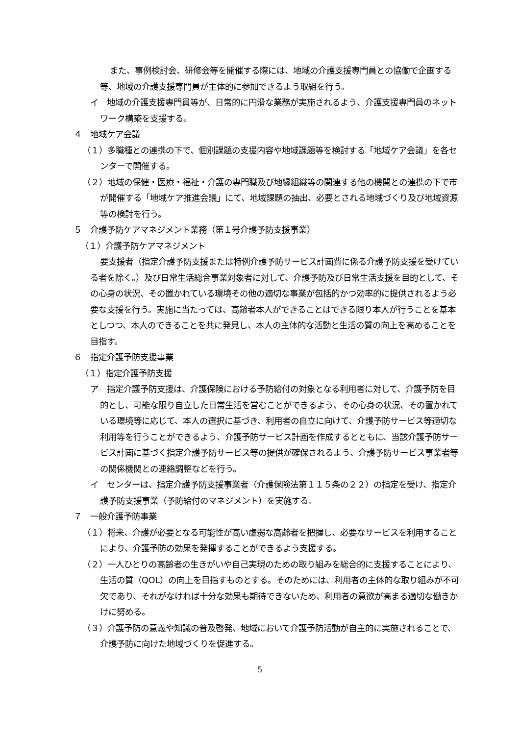また、事例検討会、研修会等を開催する際には、地域の介護支援専門員との協働で企画する等、地域の介護支援専門員が主体的に参加できるよう取組を行う。
イ　地域の介護支援専門員等が、日常的に円滑な業務が実施されるよう、介護支援専門員のネットワーク構築を支援する。
４　地域ケア会議
（１）多職種との連携の下で、個別課題の支援内容や地域課題等を検討する「地域ケア会議」を各センターで開催する。
（２）地域の保健・医療・福祉・介護の専門職及び地縁組織等の関連する他の機関との連携の下で市が開催する「地域ケア推進会議」にて、地域課題の抽出、必要とされる地域づくり及び地域資源等の検討を行う。
５　介護予防ケアマネジメント業務（第１号介護予防支援事業）
（１）介護予防ケアマネジメント
要支援者（指定介護予防支援または特例介護予防サービス計画費に係る介護予防支援を受けている者を除く。）及び日常生活総合事業対象者に対して、介護予防及び日常生活支援を目的として、その心身の状況、その置かれている環境その他の適切な事業が包括的かつ効率的に提供されるよう必要な支援を行う。実施に当たっては、高齢者本人ができることはできる限り本人が行うことを基本としつつ、本人のできることを共に発見し、本人の主体的な活動と生活の質の向上を高めることを目指す。
６　指定介護予防支援事業
（１）指定介護予防支援
ア　指定介護予防支援は、介護保険における予防給付の対象となる利用者に対して、介護予防を目的とし、可能な限り自立した日常生活を営むことができるよう、その心身の状況、その置かれている環境等に応じて、本人の選択に基づき、利用者の自立に向けて、介護予防サービス等適切な利用等を行うことができるよう、介護予防サービス計画を作成するとともに、当該介護予防サービス計画に基づく指定介護予防サービス等の提供が確保されるよう、介護予防サービス事業者等の関係機関との連絡調整などを行う。
イ　センターは、指定介護予防支援事業者（介護保険法第１１５条の２２）の指定を受け、指定介護予防支援事業（予防給付のマネジメント）を実施する。
７　一般介護予防事業
（１）将来、介護が必要となる可能性が高い虚弱な高齢者を把握し、必要なサービスを利用することにより、介護予防の効果を発揮することができるよう支援する。
（２）一人ひとりの高齢者の生きがいや自己実現のための取り組みを総合的に支援することにより、生活の質（QOL）の向上を目指すものとする。そのためには、利用者の主体的な取り組みが不可欠であり、それがなければ十分な効果も期待できないため、利用者の意欲が高まる適切な働きかけに努める。
（３）介護予防の意義や知識の普及啓発、地域において介護予防活動が自主的に実施されることで、介護予防に向けた地域づくりを促進する。
5